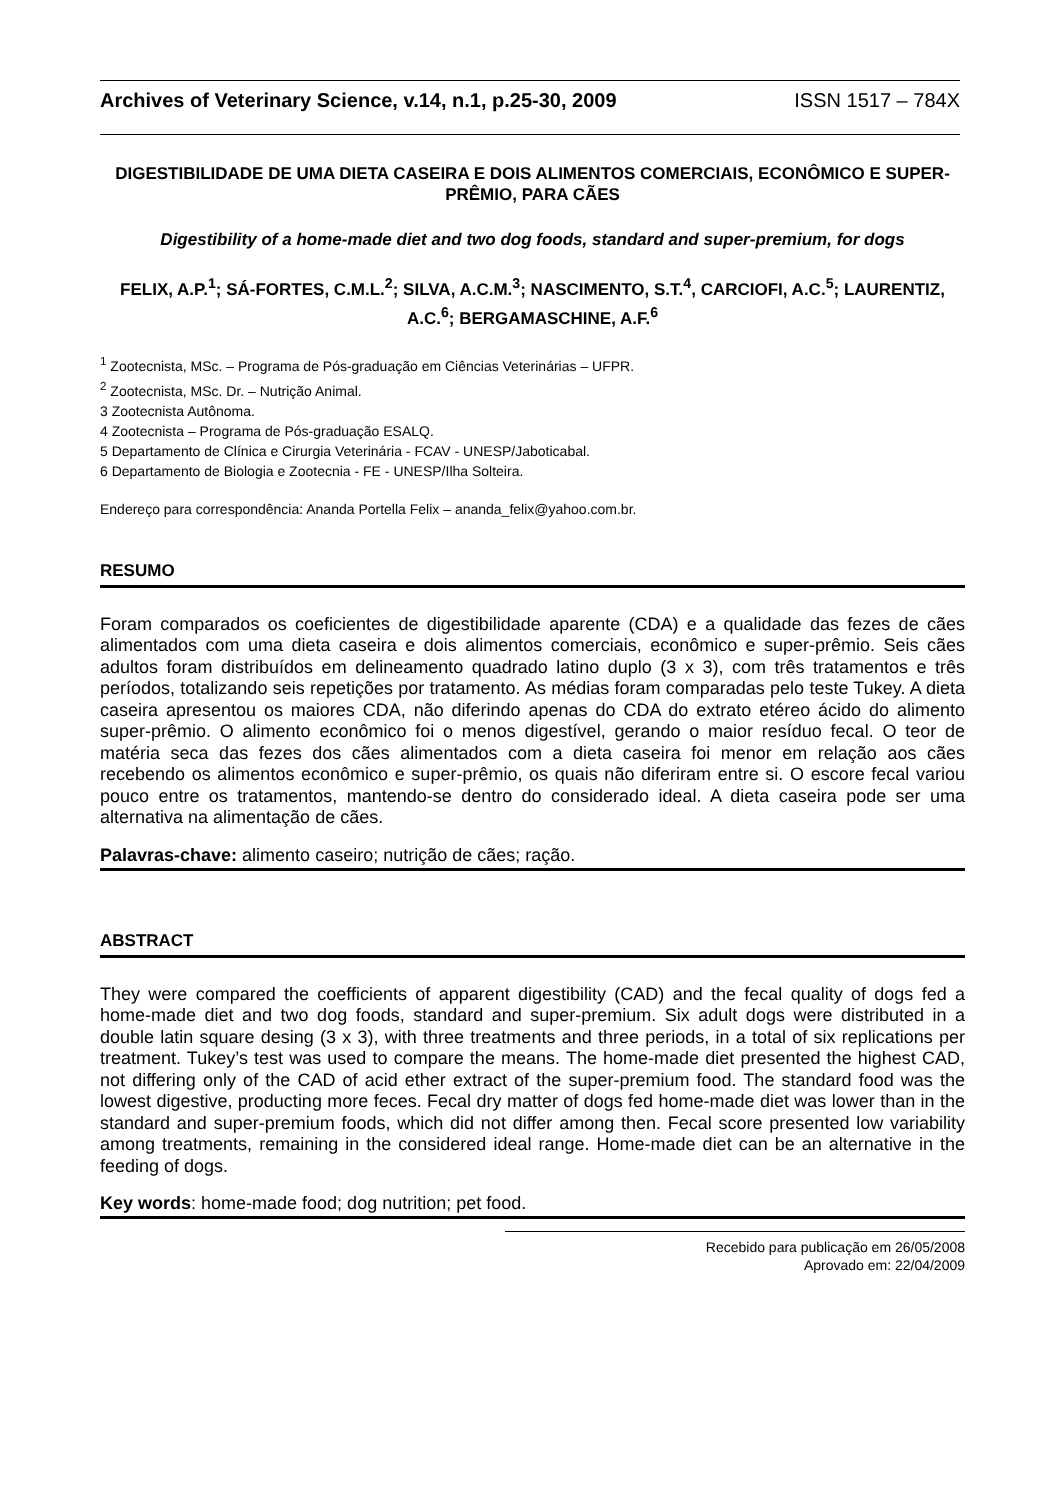Archives of Veterinary Science, v.14, n.1, p.25-30, 2009 ISSN 1517 – 784X
DIGESTIBILIDADE DE UMA DIETA CASEIRA E DOIS ALIMENTOS COMERCIAIS, ECONÔMICO E SUPER-PRÊMIO, PARA CÃES
Digestibility of a home-made diet and two dog foods, standard and super-premium, for dogs
FELIX, A.P.<sup>1</sup>; SÁ-FORTES, C.M.L.<sup>2</sup>; SILVA, A.C.M.<sup>3</sup>; NASCIMENTO, S.T.<sup>4</sup>, CARCIOFI, A.C.<sup>5</sup>; LAURENTIZ, A.C.<sup>6</sup>; BERGAMASCHINE, A.F.<sup>6</sup>
<sup>1</sup> Zootecnista, MSc. – Programa de Pós-graduação em Ciências Veterinárias – UFPR.
<sup>2</sup> Zootecnista, MSc. Dr. – Nutrição Animal.
3 Zootecnista Autônoma.
4 Zootecnista – Programa de Pós-graduação ESALQ.
5 Departamento de Clínica e Cirurgia Veterinária - FCAV - UNESP/Jaboticabal.
6 Departamento de Biologia e Zootecnia - FE - UNESP/Ilha Solteira.
Endereço para correspondência: Ananda Portella Felix – ananda_felix@yahoo.com.br.
RESUMO
Foram comparados os coeficientes de digestibilidade aparente (CDA) e a qualidade das fezes de cães alimentados com uma dieta caseira e dois alimentos comerciais, econômico e super-prêmio. Seis cães adultos foram distribuídos em delineamento quadrado latino duplo (3 x 3), com três tratamentos e três períodos, totalizando seis repetições por tratamento. As médias foram comparadas pelo teste Tukey. A dieta caseira apresentou os maiores CDA, não diferindo apenas do CDA do extrato etéreo ácido do alimento super-prêmio. O alimento econômico foi o menos digestível, gerando o maior resíduo fecal. O teor de matéria seca das fezes dos cães alimentados com a dieta caseira foi menor em relação aos cães recebendo os alimentos econômico e super-prêmio, os quais não diferiram entre si. O escore fecal variou pouco entre os tratamentos, mantendo-se dentro do considerado ideal. A dieta caseira pode ser uma alternativa na alimentação de cães.
Palavras-chave: alimento caseiro; nutrição de cães; ração.
ABSTRACT
They were compared the coefficients of apparent digestibility (CAD) and the fecal quality of dogs fed a home-made diet and two dog foods, standard and super-premium. Six adult dogs were distributed in a double latin square desing (3 x 3), with three treatments and three periods, in a total of six replications per treatment. Tukey’s test was used to compare the means. The home-made diet presented the highest CAD, not differing only of the CAD of acid ether extract of the super-premium food. The standard food was the lowest digestive, producting more feces. Fecal dry matter of dogs fed home-made diet was lower than in the standard and super-premium foods, which did not differ among then. Fecal score presented low variability among treatments, remaining in the considered ideal range. Home-made diet can be an alternative in the feeding of dogs.
Key words: home-made food; dog nutrition; pet food.
Recebido para publicação em 26/05/2008
Aprovado em: 22/04/2009